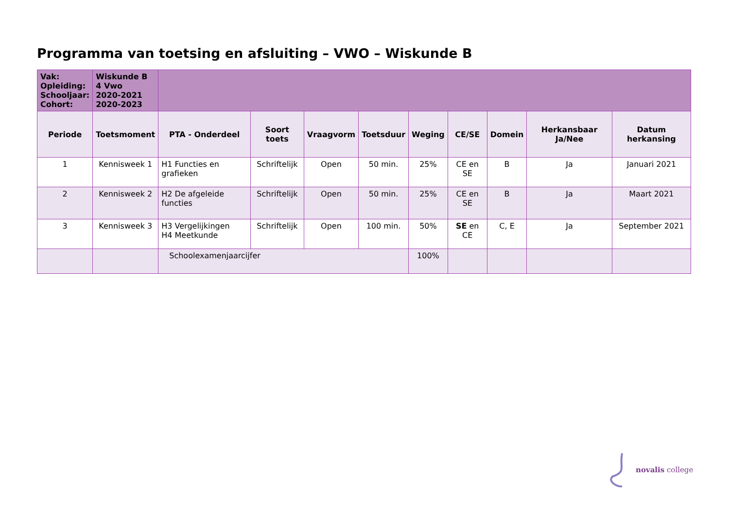Programma van toetsing en afsluiting – VWO – Wiskunde B
| Vak: Opleiding: Schooljaar: Cohort: | Wiskunde B 4 Vwo 2020-2021 2020-2023 | | | | | | | | | |
| Periode | Toetsmoment | PTA - Onderdeel | Soort toets | Vraagvorm | Toetsduur | Weging | CE/SE | Domein | Herkansbaar Ja/Nee | Datum herkansing |
| 1 | Kennisweek 1 | H1 Functies en grafieken | Schriftelijk | Open | 50 min. | 25% | CE en SE | B | Ja | Januari 2021 |
| 2 | Kennisweek 2 | H2 De afgeleide functies | Schriftelijk | Open | 50 min. | 25% | CE en SE | B | Ja | Maart 2021 |
| 3 | Kennisweek 3 | H3 Vergelijkingen H4 Meetkunde | Schriftelijk | Open | 100 min. | 50% | SE en CE | C, E | Ja | September 2021 |
| | | Schoolexamenjaarcijfer | | | | 100% | | | | |
novalis college